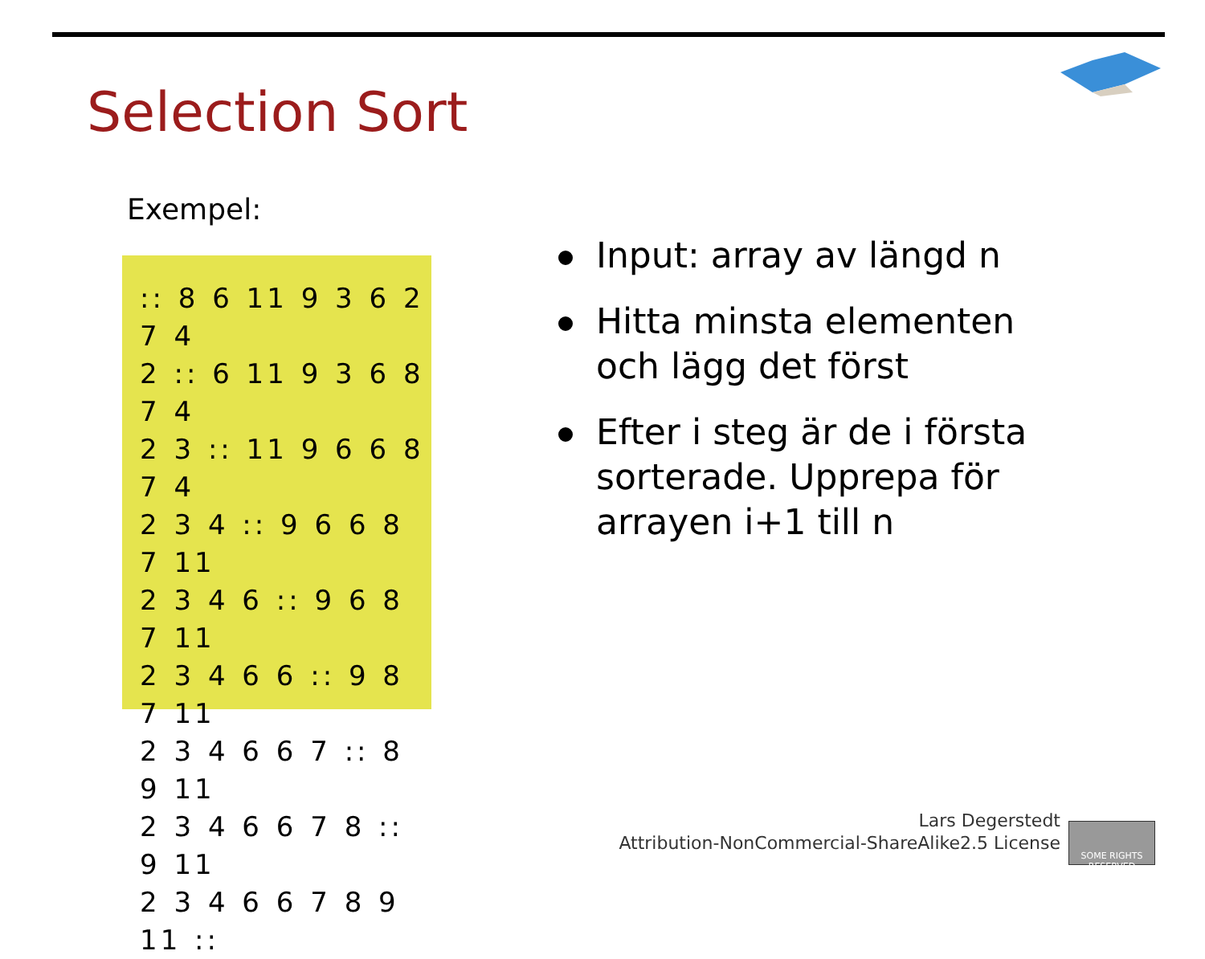Selection Sort
Exempel:
:: 8 6 11 9 3 6 2 7 4
2 :: 6 11 9 3 6 8 7 4
2 3 :: 11 9 6 6 8 7 4
2 3 4 :: 9 6 6 8 7 11
2 3 4 6 :: 9 6 8 7 11
2 3 4 6 6 :: 9 8 7 11
2 3 4 6 6 7 :: 8 9 11
2 3 4 6 6 7 8 :: 9 11
2 3 4 6 6 7 8 9 11 ::
Input: array av längd n
Hitta minsta elementen och lägg det först
Efter i steg är de i första sorterade. Upprepa för arrayen i+1 till n
Lars Degerstedt
Attribution-NonCommercial-ShareAlike2.5 License
SOME RIGHTS RESERVED